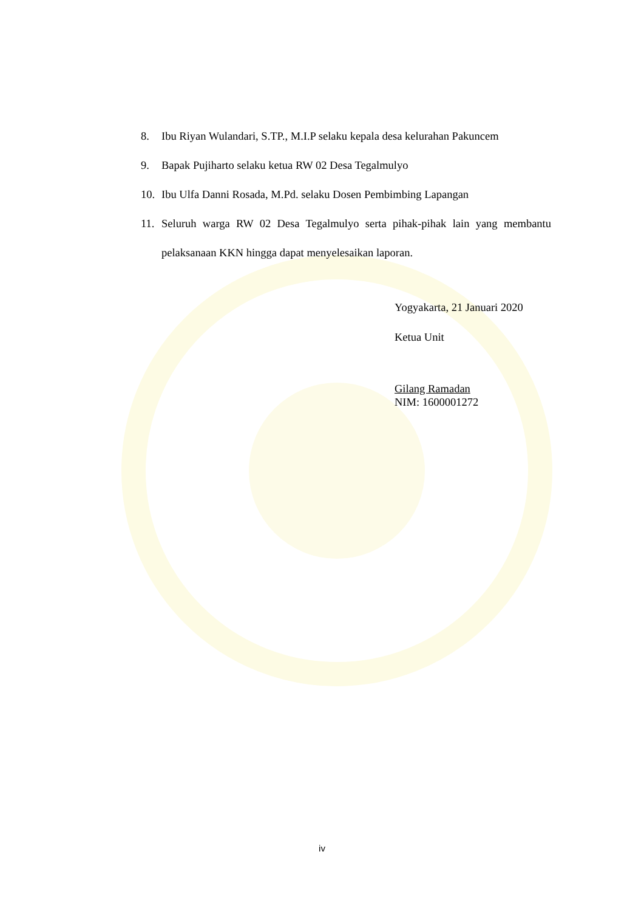8. Ibu Riyan Wulandari, S.TP., M.I.P selaku kepala desa kelurahan Pakuncem
9. Bapak Pujiharto selaku ketua RW 02 Desa Tegalmulyo
10. Ibu Ulfa Danni Rosada, M.Pd. selaku Dosen Pembimbing Lapangan
11. Seluruh warga RW 02 Desa Tegalmulyo serta pihak-pihak lain yang membantu pelaksanaan KKN hingga dapat menyelesaikan laporan.
Yogyakarta, 21 Januari 2020
Ketua Unit
Gilang Ramadan
NIM: 1600001272
iv